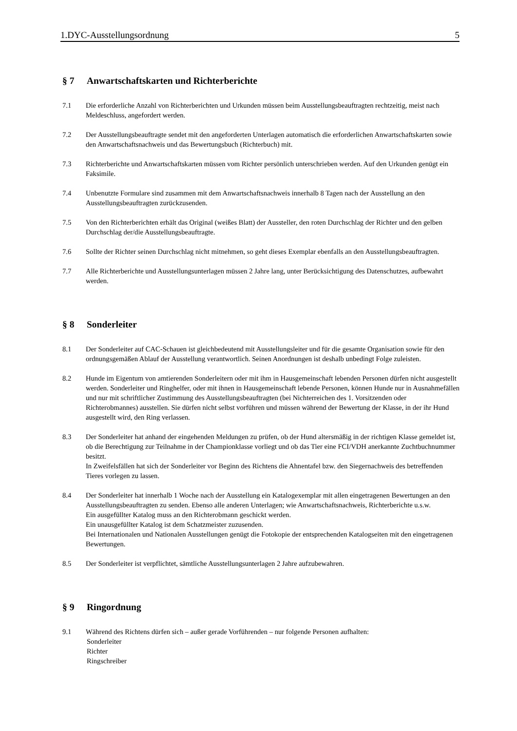1.DYC-Ausstellungsordnung 5
§ 7 Anwartschaftskarten und Richterberichte
7.1 Die erforderliche Anzahl von Richterberichten und Urkunden müssen beim Ausstellungsbeauftragten rechtzeitig, meist nach Meldeschluss, angefordert werden.
7.2 Der Ausstellungsbeauftragte sendet mit den angeforderten Unterlagen automatisch die erforderlichen Anwartschaftskarten sowie den Anwartschaftsnachweis und das Bewertungsbuch (Richterbuch) mit.
7.3 Richterberichte und Anwartschaftskarten müssen vom Richter persönlich unterschrieben werden. Auf den Urkunden genügt ein Faksimile.
7.4 Unbenutzte Formulare sind zusammen mit dem Anwartschaftsnachweis innerhalb 8 Tagen nach der Ausstellung an den Ausstellungsbeauftragten zurückzusenden.
7.5 Von den Richterberichten erhält das Original (weißes Blatt) der Aussteller, den roten Durchschlag der Richter und den gelben Durchschlag der/die Ausstellungsbeauftragte.
7.6 Sollte der Richter seinen Durchschlag nicht mitnehmen, so geht dieses Exemplar ebenfalls an den Ausstellungsbeauftragten.
7.7 Alle Richterberichte und Ausstellungsunterlagen müssen 2 Jahre lang, unter Berücksichtigung des Datenschutzes, aufbewahrt werden.
§ 8 Sonderleiter
8.1 Der Sonderleiter auf CAC-Schauen ist gleichbedeutend mit Ausstellungsleiter und für die gesamte Organisation sowie für den ordnungsgemäßen Ablauf der Ausstellung verantwortlich. Seinen Anordnungen ist deshalb unbedingt Folge zuleisten.
8.2 Hunde im Eigentum von amtierenden Sonderleitern oder mit ihm in Hausgemeinschaft lebenden Personen dürfen nicht ausgestellt werden. Sonderleiter und Ringhelfer, oder mit ihnen in Hausgemeinschaft lebende Personen, können Hunde nur in Ausnahmefällen und nur mit schriftlicher Zustimmung des Ausstellungsbeauftragten (bei Nichterreichen des 1. Vorsitzenden oder Richterobmannes) ausstellen. Sie dürfen nicht selbst vorführen und müssen während der Bewertung der Klasse, in der ihr Hund ausgestellt wird, den Ring verlassen.
8.3 Der Sonderleiter hat anhand der eingehenden Meldungen zu prüfen, ob der Hund altersmäßig in der richtigen Klasse gemeldet ist, ob die Berechtigung zur Teilnahme in der Championklasse vorliegt und ob das Tier eine FCI/VDH anerkannte Zuchtbuchnummer besitzt.
In Zweifelsfällen hat sich der Sonderleiter vor Beginn des Richtens die Ahnentafel bzw. den Siegernachweis des betreffenden Tieres vorlegen zu lassen.
8.4 Der Sonderleiter hat innerhalb 1 Woche nach der Ausstellung ein Katalogexemplar mit allen eingetragenen Bewertungen an den Ausstellungsbeauftragten zu senden. Ebenso alle anderen Unterlagen; wie Anwartschaftsnachweis, Richterberichte u.s.w.
Ein ausgefüllter Katalog muss an den Richterobmann geschickt werden.
Ein unausgefüllter Katalog ist dem Schatzmeister zuzusenden.
Bei Internationalen und Nationalen Ausstellungen genügt die Fotokopie der entsprechenden Katalogseiten mit den eingetragenen Bewertungen.
8.5 Der Sonderleiter ist verpflichtet, sämtliche Ausstellungsunterlagen 2 Jahre aufzubewahren.
§ 9 Ringordnung
9.1 Während des Richtens dürfen sich – außer gerade Vorführenden – nur folgende Personen aufhalten:
Sonderleiter
Richter
Ringschreiber